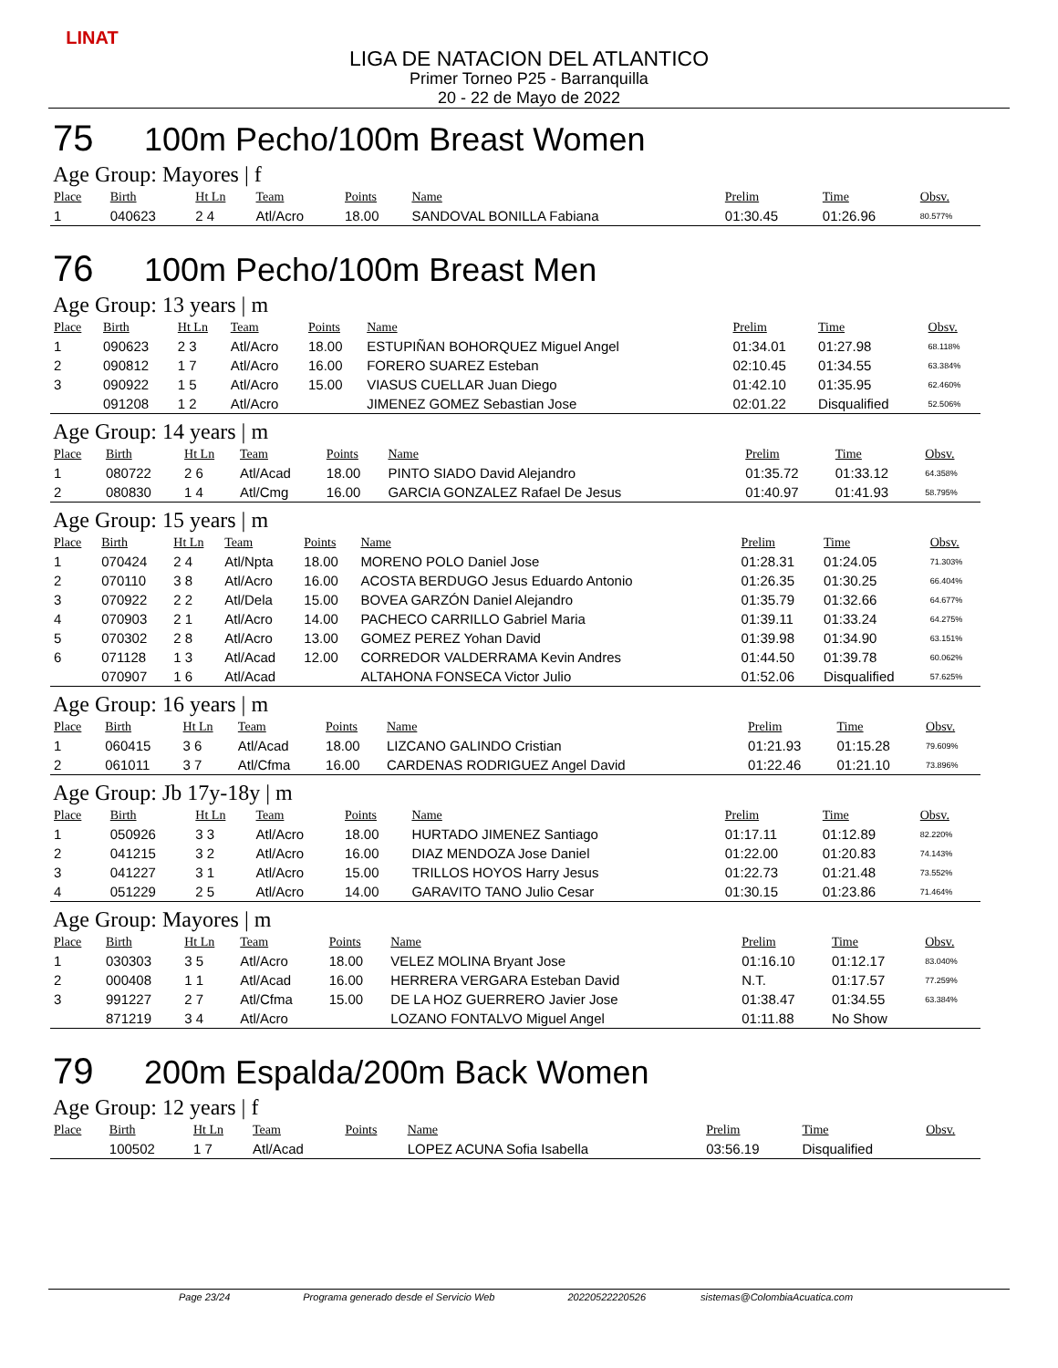LINAT
LIGA DE NATACION DEL ATLANTICO
Primer Torneo P25 - Barranquilla
20 - 22 de Mayo de 2022
75 100m Pecho/100m Breast Women
Age Group: Mayores | f
| Place | Birth | Ht Ln | Team | Points | Name | Prelim | Time | Obsv. |
| --- | --- | --- | --- | --- | --- | --- | --- | --- |
| 1 | 040623 | 2 4 | Atl/Acro | 18.00 | SANDOVAL BONILLA Fabiana | 01:30.45 | 01:26.96 | 80.577% |
76 100m Pecho/100m Breast Men
Age Group: 13 years | m
| Place | Birth | Ht Ln | Team | Points | Name | Prelim | Time | Obsv. |
| --- | --- | --- | --- | --- | --- | --- | --- | --- |
| 1 | 090623 | 2 3 | Atl/Acro | 18.00 | ESTUPIÑAN BOHORQUEZ Miguel Angel | 01:34.01 | 01:27.98 | 68.118% |
| 2 | 090812 | 1 7 | Atl/Acro | 16.00 | FORERO SUAREZ Esteban | 02:10.45 | 01:34.55 | 63.384% |
| 3 | 090922 | 1 5 | Atl/Acro | 15.00 | VIASUS CUELLAR Juan Diego | 01:42.10 | 01:35.95 | 62.460% |
| | 091208 | 1 2 | Atl/Acro | | JIMENEZ GOMEZ Sebastian Jose | 02:01.22 | Disqualified | 52.506% |
Age Group: 14 years | m
| Place | Birth | Ht Ln | Team | Points | Name | Prelim | Time | Obsv. |
| --- | --- | --- | --- | --- | --- | --- | --- | --- |
| 1 | 080722 | 2 6 | Atl/Acad | 18.00 | PINTO SIADO David Alejandro | 01:35.72 | 01:33.12 | 64.358% |
| 2 | 080830 | 1 4 | Atl/Cmg | 16.00 | GARCIA GONZALEZ Rafael De Jesus | 01:40.97 | 01:41.93 | 58.795% |
Age Group: 15 years | m
| Place | Birth | Ht Ln | Team | Points | Name | Prelim | Time | Obsv. |
| --- | --- | --- | --- | --- | --- | --- | --- | --- |
| 1 | 070424 | 2 4 | Atl/Npta | 18.00 | MORENO POLO Daniel Jose | 01:28.31 | 01:24.05 | 71.303% |
| 2 | 070110 | 3 8 | Atl/Acro | 16.00 | ACOSTA BERDUGO Jesus Eduardo Antonio | 01:26.35 | 01:30.25 | 66.404% |
| 3 | 070922 | 2 2 | Atl/Dela | 15.00 | BOVEA GARZÓN Daniel Alejandro | 01:35.79 | 01:32.66 | 64.677% |
| 4 | 070903 | 2 1 | Atl/Acro | 14.00 | PACHECO CARRILLO Gabriel Maria | 01:39.11 | 01:33.24 | 64.275% |
| 5 | 070302 | 2 8 | Atl/Acro | 13.00 | GOMEZ PEREZ Yohan David | 01:39.98 | 01:34.90 | 63.151% |
| 6 | 071128 | 1 3 | Atl/Acad | 12.00 | CORREDOR VALDERRAMA Kevin Andres | 01:44.50 | 01:39.78 | 60.062% |
| | 070907 | 1 6 | Atl/Acad | | ALTAHONA FONSECA Victor Julio | 01:52.06 | Disqualified | 57.625% |
Age Group: 16 years | m
| Place | Birth | Ht Ln | Team | Points | Name | Prelim | Time | Obsv. |
| --- | --- | --- | --- | --- | --- | --- | --- | --- |
| 1 | 060415 | 3 6 | Atl/Acad | 18.00 | LIZCANO GALINDO Cristian | 01:21.93 | 01:15.28 | 79.609% |
| 2 | 061011 | 3 7 | Atl/Cfma | 16.00 | CARDENAS RODRIGUEZ Angel David | 01:22.46 | 01:21.10 | 73.896% |
Age Group: Jb 17y-18y | m
| Place | Birth | Ht Ln | Team | Points | Name | Prelim | Time | Obsv. |
| --- | --- | --- | --- | --- | --- | --- | --- | --- |
| 1 | 050926 | 3 3 | Atl/Acro | 18.00 | HURTADO JIMENEZ Santiago | 01:17.11 | 01:12.89 | 82.220% |
| 2 | 041215 | 3 2 | Atl/Acro | 16.00 | DIAZ MENDOZA Jose Daniel | 01:22.00 | 01:20.83 | 74.143% |
| 3 | 041227 | 3 1 | Atl/Acro | 15.00 | TRILLOS HOYOS Harry Jesus | 01:22.73 | 01:21.48 | 73.552% |
| 4 | 051229 | 2 5 | Atl/Acro | 14.00 | GARAVITO TANO Julio Cesar | 01:30.15 | 01:23.86 | 71.464% |
Age Group: Mayores | m
| Place | Birth | Ht Ln | Team | Points | Name | Prelim | Time | Obsv. |
| --- | --- | --- | --- | --- | --- | --- | --- | --- |
| 1 | 030303 | 3 5 | Atl/Acro | 18.00 | VELEZ MOLINA Bryant Jose | 01:16.10 | 01:12.17 | 83.040% |
| 2 | 000408 | 1 1 | Atl/Acad | 16.00 | HERRERA VERGARA Esteban David | N.T. | 01:17.57 | 77.259% |
| 3 | 991227 | 2 7 | Atl/Cfma | 15.00 | DE LA HOZ GUERRERO Javier Jose | 01:38.47 | 01:34.55 | 63.384% |
| | 871219 | 3 4 | Atl/Acro | | LOZANO FONTALVO Miguel Angel | 01:11.88 | No Show | |
79 200m Espalda/200m Back Women
Age Group: 12 years | f
| Place | Birth | Ht Ln | Team | Points | Name | Prelim | Time | Obsv. |
| --- | --- | --- | --- | --- | --- | --- | --- | --- |
| | 100502 | 1 7 | Atl/Acad | | LOPEZ ACUNA Sofia Isabella | 03:56.19 | Disqualified | |
Page 23/24 Programa generado desde el Servicio Web 20220522220526 sistemas@ColombiaAcuatica.com